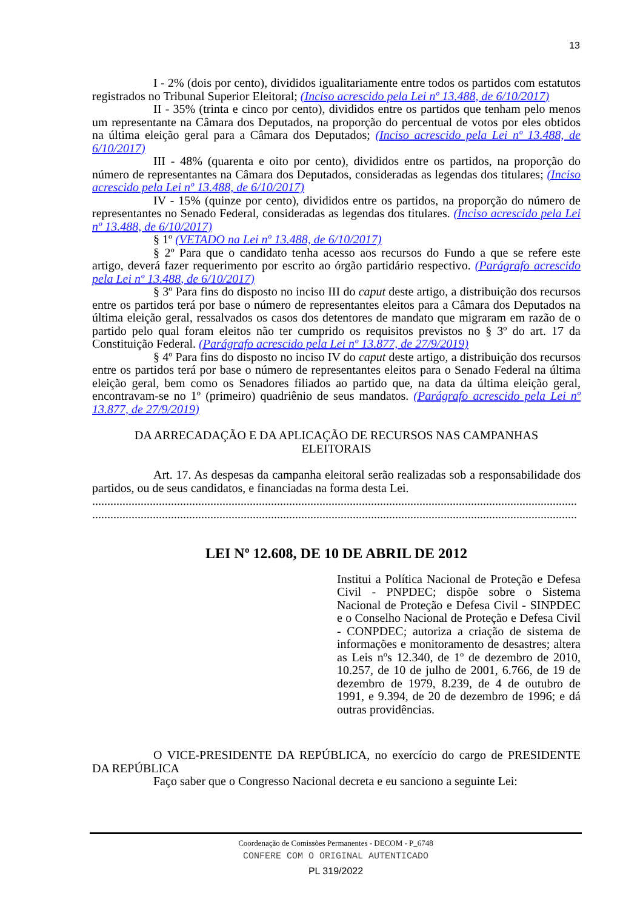13
I - 2% (dois por cento), divididos igualitariamente entre todos os partidos com estatutos registrados no Tribunal Superior Eleitoral; (Inciso acrescido pela Lei nº 13.488, de 6/10/2017)
II - 35% (trinta e cinco por cento), divididos entre os partidos que tenham pelo menos um representante na Câmara dos Deputados, na proporção do percentual de votos por eles obtidos na última eleição geral para a Câmara dos Deputados; (Inciso acrescido pela Lei nº 13.488, de 6/10/2017)
III - 48% (quarenta e oito por cento), divididos entre os partidos, na proporção do número de representantes na Câmara dos Deputados, consideradas as legendas dos titulares; (Inciso acrescido pela Lei nº 13.488, de 6/10/2017)
IV - 15% (quinze por cento), divididos entre os partidos, na proporção do número de representantes no Senado Federal, consideradas as legendas dos titulares. (Inciso acrescido pela Lei nº 13.488, de 6/10/2017)
§ 1º (VETADO na Lei nº 13.488, de 6/10/2017)
§ 2º Para que o candidato tenha acesso aos recursos do Fundo a que se refere este artigo, deverá fazer requerimento por escrito ao órgão partidário respectivo. (Parágrafo acrescido pela Lei nº 13.488, de 6/10/2017)
§ 3º Para fins do disposto no inciso III do caput deste artigo, a distribuição dos recursos entre os partidos terá por base o número de representantes eleitos para a Câmara dos Deputados na última eleição geral, ressalvados os casos dos detentores de mandato que migraram em razão de o partido pelo qual foram eleitos não ter cumprido os requisitos previstos no § 3º do art. 17 da Constituição Federal. (Parágrafo acrescido pela Lei nº 13.877, de 27/9/2019)
§ 4º Para fins do disposto no inciso IV do caput deste artigo, a distribuição dos recursos entre os partidos terá por base o número de representantes eleitos para o Senado Federal na última eleição geral, bem como os Senadores filiados ao partido que, na data da última eleição geral, encontravam-se no 1º (primeiro) quadriênio de seus mandatos. (Parágrafo acrescido pela Lei nº 13.877, de 27/9/2019)
DA ARRECADAÇÃO E DA APLICAÇÃO DE RECURSOS NAS CAMPANHAS
ELEITORAIS
Art. 17. As despesas da campanha eleitoral serão realizadas sob a responsabilidade dos partidos, ou de seus candidatos, e financiadas na forma desta Lei.
................................................................................................................................................................
................................................................................................................................................................
LEI Nº 12.608, DE 10 DE ABRIL DE 2012
Institui a Política Nacional de Proteção e Defesa Civil - PNPDEC; dispõe sobre o Sistema Nacional de Proteção e Defesa Civil - SINPDEC e o Conselho Nacional de Proteção e Defesa Civil - CONPDEC; autoriza a criação de sistema de informações e monitoramento de desastres; altera as Leis nºs 12.340, de 1º de dezembro de 2010, 10.257, de 10 de julho de 2001, 6.766, de 19 de dezembro de 1979, 8.239, de 4 de outubro de 1991, e 9.394, de 20 de dezembro de 1996; e dá outras providências.
O VICE-PRESIDENTE DA REPÚBLICA, no exercício do cargo de PRESIDENTE DA REPÚBLICA
Faço saber que o Congresso Nacional decreta e eu sanciono a seguinte Lei:
Coordenação de Comissões Permanentes - DECOM - P_6748
CONFERE COM O ORIGINAL AUTENTICADO
PL 319/2022